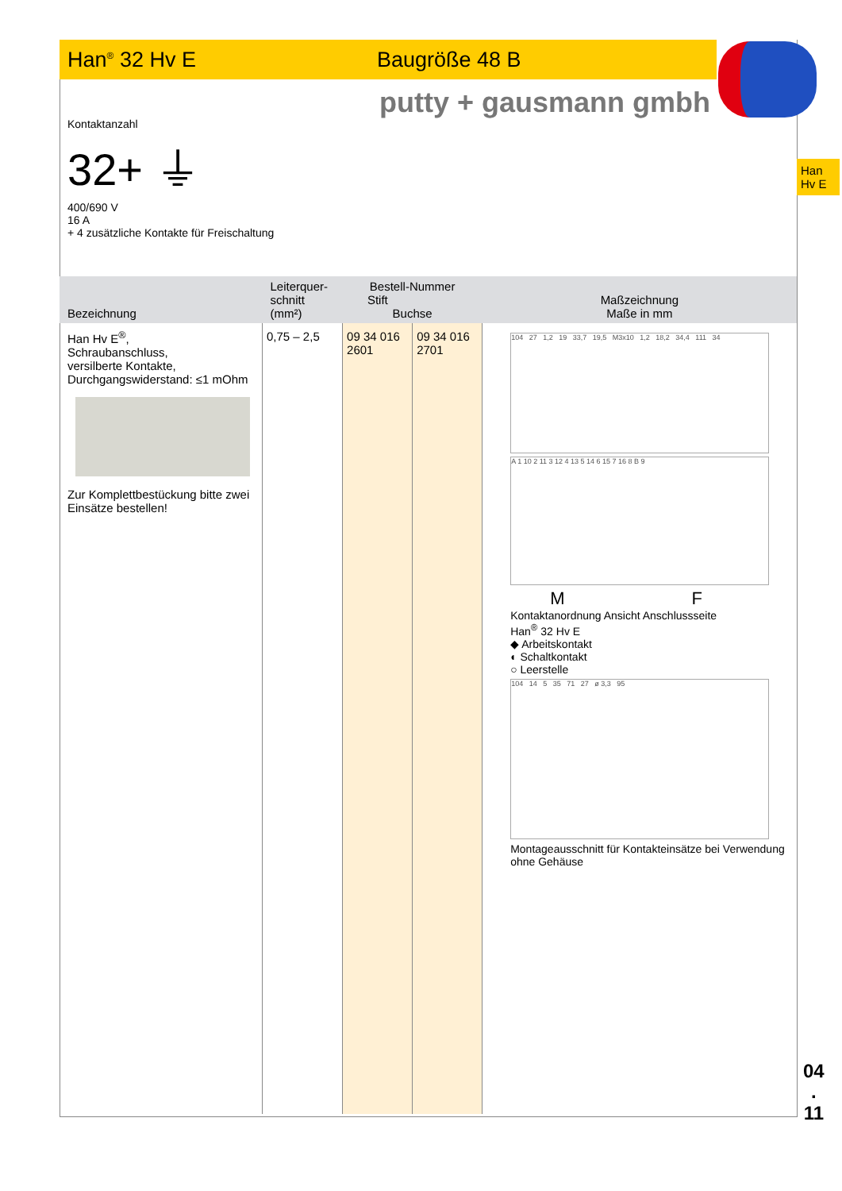Han<sup>®</sup> 32 Hv E Baugröße 48 B
putty + gausmann gmbh
Han
Hv E
Kontaktanzahl
32+ ⏚
400/690 V
16 A
+ 4 zusätzliche Kontakte für Freischaltung
| Bezeichnung | Leiterquer- schnitt (mm²) | Bestell-Nummer Stift Buchse | | Maßzeichnung Maße in mm |
| --- | --- | --- | --- | --- |
| Han Hv E<sup>®</sup>, Schraubanschluss, versilberte Kontakte, Durchgangswiderstand: ≤1 mOhm Zur Komplettbestückung bitte zwei Einsätze bestellen! | 0,75 – 2,5 | 09 34 016 2601 | 09 34 016 2701 | 104 27 1,2 19 33,7 19,5 M3x10 1,2 18,2 34,4 111 34 A 1 10 2 11 3 12 4 13 5 14 6 15 7 16 8 B 9 M F Kontaktanordnung Ansicht Anschlussseite Han<sup>®</sup> 32 Hv E ◆ Arbeitskontakt ◐ Schaltkontakt ○ Leerstelle 104 14 5 35 71 27 ø 3,3 95 Montageausschnitt für Kontakteinsätze bei Verwendung ohne Gehäuse |
04
.
11